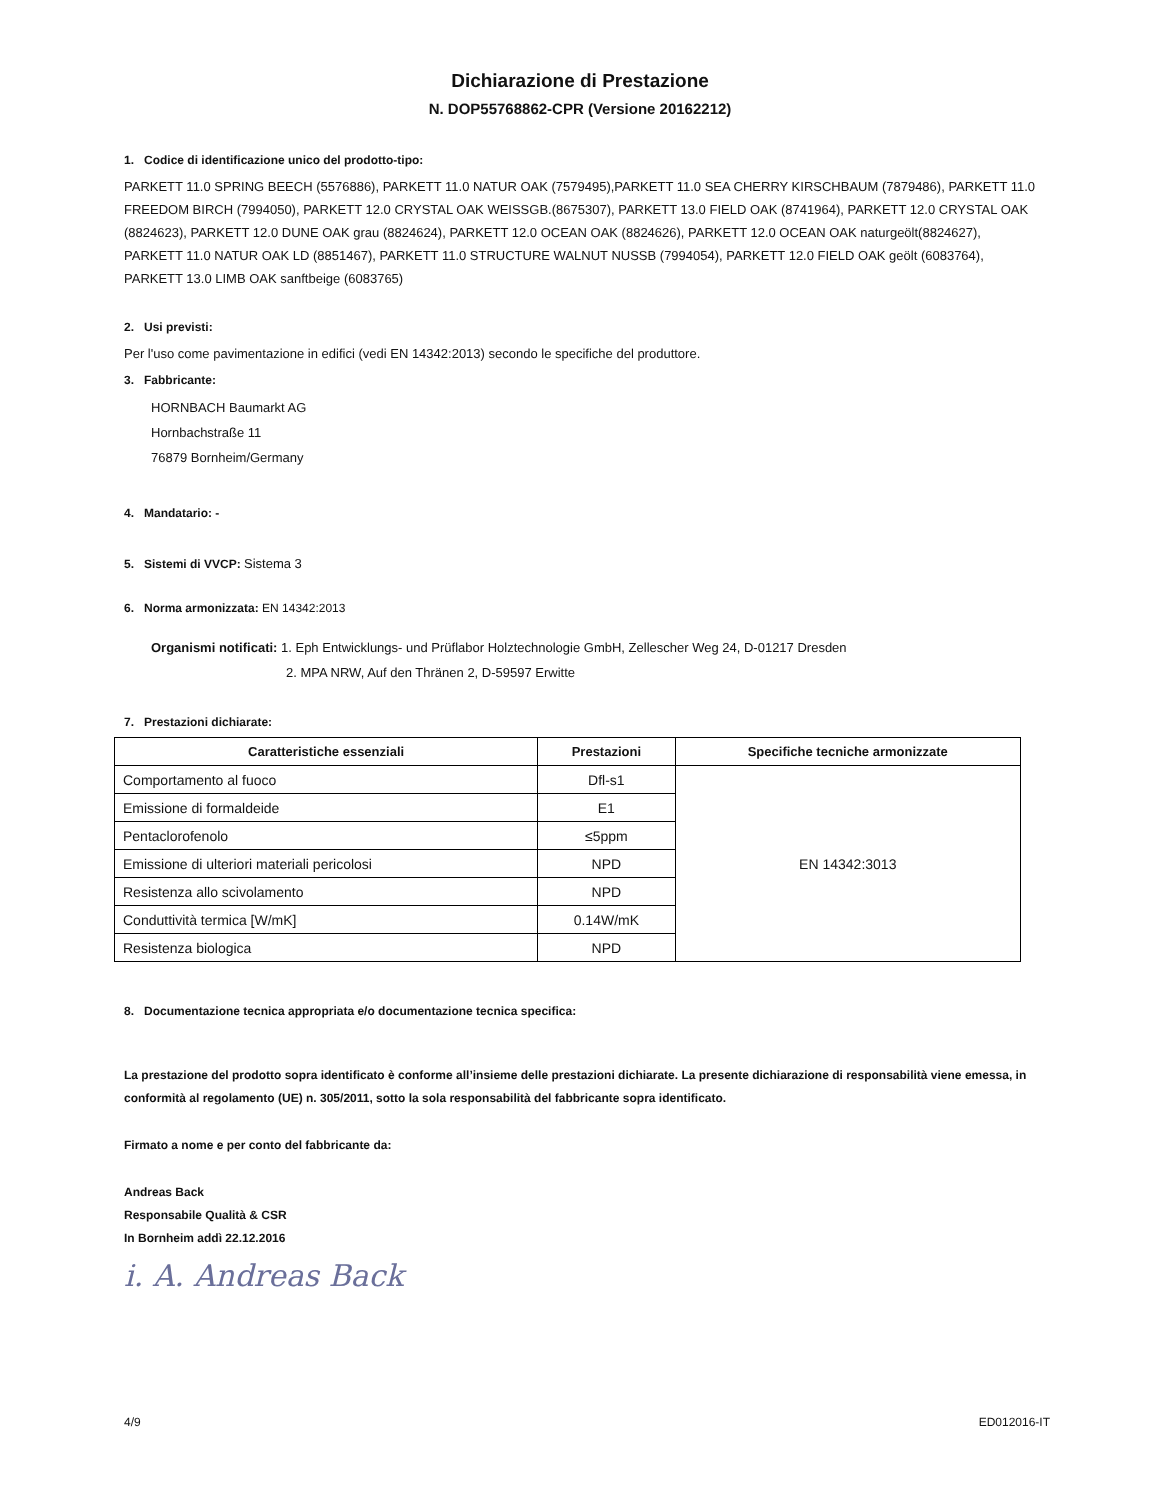Dichiarazione di Prestazione
N. DOP55768862-CPR (Versione 20162212)
1. Codice di identificazione unico del prodotto-tipo:
PARKETT 11.0 SPRING BEECH (5576886), PARKETT 11.0 NATUR OAK (7579495),PARKETT 11.0 SEA CHERRY KIRSCHBAUM (7879486), PARKETT 11.0 FREEDOM BIRCH (7994050), PARKETT 12.0 CRYSTAL OAK WEISSGB.(8675307), PARKETT 13.0 FIELD OAK (8741964), PARKETT 12.0 CRYSTAL OAK (8824623), PARKETT 12.0 DUNE OAK grau (8824624), PARKETT 12.0 OCEAN OAK (8824626), PARKETT 12.0 OCEAN OAK naturgeölt(8824627), PARKETT 11.0 NATUR OAK LD (8851467), PARKETT 11.0 STRUCTURE WALNUT NUSSB (7994054), PARKETT 12.0 FIELD OAK geölt (6083764), PARKETT 13.0 LIMB OAK sanftbeige (6083765)
2. Usi previsti:
Per l'uso come pavimentazione in edifici (vedi EN 14342:2013) secondo le specifiche del produttore.
3. Fabbricante:
HORNBACH Baumarkt AG
Hornbachstraße 11
76879 Bornheim/Germany
4. Mandatario: -
5. Sistemi di VVCP: Sistema 3
6. Norma armonizzata: EN 14342:2013
Organismi notificati: 1. Eph Entwicklungs- und Prüflabor Holztechnologie GmbH, Zellescher Weg 24, D-01217 Dresden
2. MPA NRW, Auf den Thränen 2, D-59597 Erwitte
7. Prestazioni dichiarate:
| Caratteristiche essenziali | Prestazioni | Specifiche tecniche armonizzate |
| --- | --- | --- |
| Comportamento al fuoco | Dfl-s1 | EN 14342:3013 |
| Emissione di formaldeide | E1 | |
| Pentaclorofenolo | ≤5ppm | |
| Emissione di ulteriori materiali pericolosi | NPD | |
| Resistenza allo scivolamento | NPD | |
| Conduttività termica [W/mK] | 0.14W/mK | |
| Resistenza biologica | NPD | |
8. Documentazione tecnica appropriata e/o documentazione tecnica specifica:
La prestazione del prodotto sopra identificato è conforme all’insieme delle prestazioni dichiarate. La presente dichiarazione di responsabilità viene emessa, in conformità al regolamento (UE) n. 305/2011, sotto la sola responsabilità del fabbricante sopra identificato.
Firmato a nome e per conto del fabbricante da:
Andreas Back
Responsabile Qualità & CSR
In Bornheim addì 22.12.2016
i. A. Andreas Back
4/9 ED012016-IT